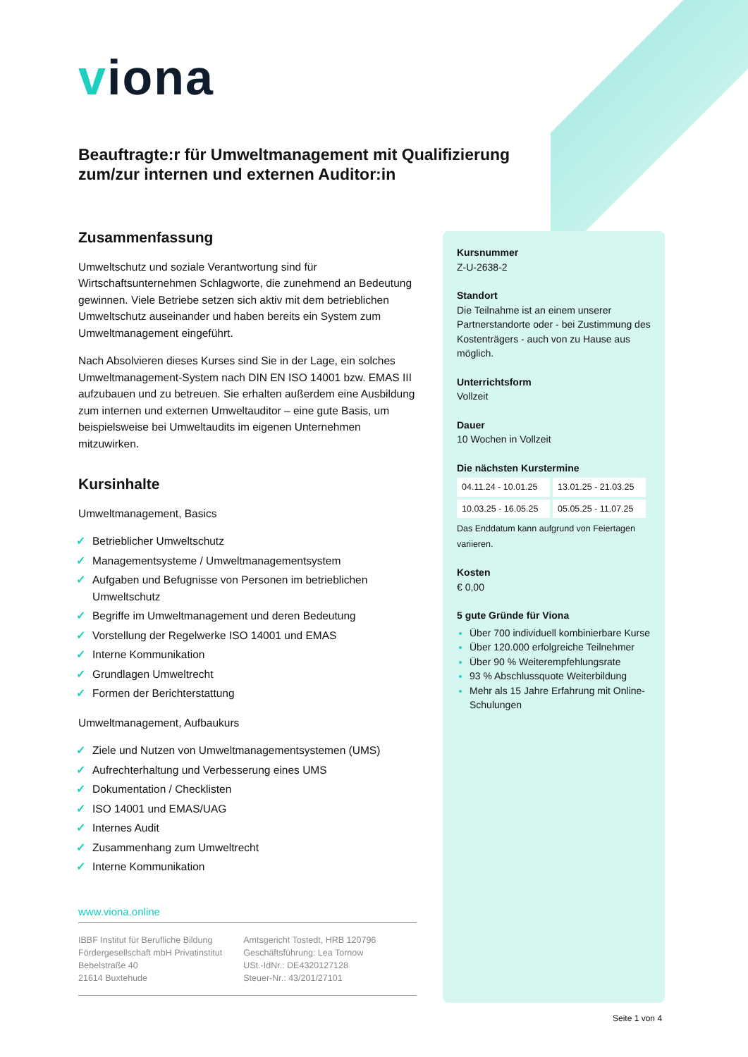viona
Beauftragte:r für Umweltmanagement mit Qualifizierung zum/zur internen und externen Auditor:in
Zusammenfassung
Umweltschutz und soziale Verantwortung sind für Wirtschaftsunternehmen Schlagworte, die zunehmend an Bedeutung gewinnen. Viele Betriebe setzen sich aktiv mit dem betrieblichen Umweltschutz auseinander und haben bereits ein System zum Umweltmanagement eingeführt.
Nach Absolvieren dieses Kurses sind Sie in der Lage, ein solches Umweltmanagement-System nach DIN EN ISO 14001 bzw. EMAS III aufzubauen und zu betreuen. Sie erhalten außerdem eine Ausbildung zum internen und externen Umweltauditor – eine gute Basis, um beispielsweise bei Umweltaudits im eigenen Unternehmen mitzuwirken.
Kursinhalte
Umweltmanagement, Basics
✓ Betrieblicher Umweltschutz
✓ Managementsysteme / Umweltmanagementsystem
✓ Aufgaben und Befugnisse von Personen im betrieblichen Umweltschutz
✓ Begriffe im Umweltmanagement und deren Bedeutung
✓ Vorstellung der Regelwerke ISO 14001 und EMAS
✓ Interne Kommunikation
✓ Grundlagen Umweltrecht
✓ Formen der Berichterstattung
Umweltmanagement, Aufbaukurs
✓ Ziele und Nutzen von Umweltmanagementsystemen (UMS)
✓ Aufrechterhaltung und Verbesserung eines UMS
✓ Dokumentation / Checklisten
✓ ISO 14001 und EMAS/UAG
✓ Internes Audit
✓ Zusammenhang zum Umweltrecht
✓ Interne Kommunikation
Kursnummer
Z-U-2638-2
Standort
Die Teilnahme ist an einem unserer Partnerstandorte oder - bei Zustimmung des Kostenträgers - auch von zu Hause aus möglich.
Unterrichtsform
Vollzeit
Dauer
10 Wochen in Vollzeit
Die nächsten Kurstermine
| 04.11.24 - 10.01.25 | 13.01.25 - 21.03.25 |
| 10.03.25 - 16.05.25 | 05.05.25 - 11.07.25 |
Das Enddatum kann aufgrund von Feiertagen variieren.
Kosten
€ 0,00
5 gute Gründe für Viona
Über 700 individuell kombinierbare Kurse
Über 120.000 erfolgreiche Teilnehmer
Über 90 % Weiterempfehlungsrate
93 % Abschlussquote Weiterbildung
Mehr als 15 Jahre Erfahrung mit Online-Schulungen
www.viona.online
IBBF Institut für Berufliche Bildung
Fördergesellschaft mbH Privatinstitut
Bebelstraße 40
21614 Buxtehude
Amtsgericht Tostedt, HRB 120796
Geschäftsführung: Lea Tornow
USt.-IdNr.: DE4320127128
Steuer-Nr.: 43/201/27101
Seite 1 von 4